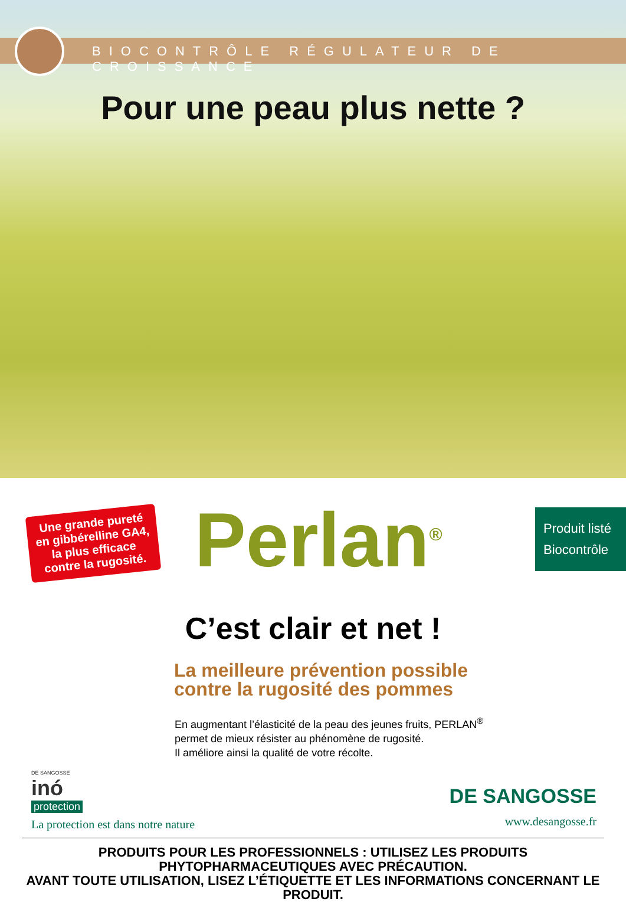BIOCONTRÔLE RÉGULATEUR DE CROISSANCE
Pour une peau plus nette ?
Une grande pureté en gibbérelline GA4, la plus efficace contre la rugosité.
Perlan<sup>®</sup>
Produit listé
Biocontrôle
C’est clair et net !
La meilleure prévention possible
contre la rugosité des pommes
En augmentant l’élasticité de la peau des jeunes fruits, PERLAN<sup>®</sup>
permet de mieux résister au phénomène de rugosité.
Il améliore ainsi la qualité de votre récolte.
DE SANGOSSE
inó
protection
La protection est dans notre nature
DE SANGOSSE
www.desangosse.fr
PRODUITS POUR LES PROFESSIONNELS : UTILISEZ LES PRODUITS PHYTOPHARMACEUTIQUES AVEC PRÉCAUTION.
AVANT TOUTE UTILISATION, LISEZ L’ÉTIQUETTE ET LES INFORMATIONS CONCERNANT LE PRODUIT.